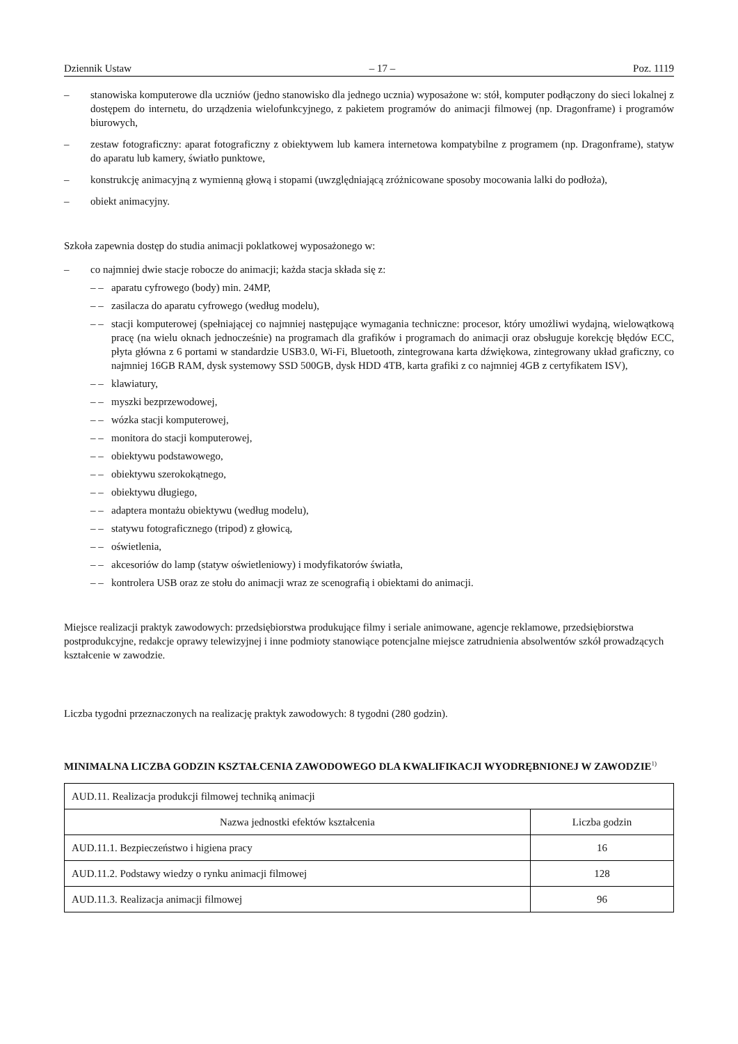Dziennik Ustaw – 17 – Poz. 1119
– stanowiska komputerowe dla uczniów (jedno stanowisko dla jednego ucznia) wyposażone w: stół, komputer podłączony do sieci lokalnej z dostępem do internetu, do urządzenia wielofunkcyjnego, z pakietem programów do animacji filmowej (np. Dragonframe) i programów biurowych,
– zestaw fotograficzny: aparat fotograficzny z obiektywem lub kamera internetowa kompatybilne z programem (np. Dragonframe), statyw do aparatu lub kamery, światło punktowe,
– konstrukcję animacyjną z wymienną głową i stopami (uwzględniającą zróżnicowane sposoby mocowania lalki do podłoża),
– obiekt animacyjny.
Szkoła zapewnia dostęp do studia animacji poklatkowej wyposażonego w:
– co najmniej dwie stacje robocze do animacji; każda stacja składa się z:
– – aparatu cyfrowego (body) min. 24MP,
– – zasilacza do aparatu cyfrowego (według modelu),
– – stacji komputerowej (spełniającej co najmniej następujące wymagania techniczne: procesor, który umożliwi wydajną, wielowątkową pracę (na wielu oknach jednocześnie) na programach dla grafików i programach do animacji oraz obsługuje korekcję błędów ECC, płyta główna z 6 portami w standardzie USB3.0, Wi-Fi, Bluetooth, zintegrowana karta dźwiękowa, zintegrowany układ graficzny, co najmniej 16GB RAM, dysk systemowy SSD 500GB, dysk HDD 4TB, karta grafiki z co najmniej 4GB z certyfikatem ISV),
– – klawiatury,
– – myszki bezprzewodowej,
– – wózka stacji komputerowej,
– – monitora do stacji komputerowej,
– – obiektywu podstawowego,
– – obiektywu szerokokątnego,
– – obiektywu długiego,
– – adaptera montażu obiektywu (według modelu),
– – statywu fotograficznego (tripod) z głowicą,
– – oświetlenia,
– – akcesoriów do lamp (statyw oświetleniowy) i modyfikatorów światła,
– – kontrolera USB oraz ze stołu do animacji wraz ze scenografią i obiektami do animacji.
Miejsce realizacji praktyk zawodowych: przedsiębiorstwa produkujące filmy i seriale animowane, agencje reklamowe, przedsiębiorstwa postprodukcyjne, redakcje oprawy telewizyjnej i inne podmioty stanowiące potencjalne miejsce zatrudnienia absolwentów szkół prowadzących kształcenie w zawodzie.
Liczba tygodni przeznaczonych na realizację praktyk zawodowych: 8 tygodni (280 godzin).
MINIMALNA LICZBA GODZIN KSZTAŁCENIA ZAWODOWEGO DLA KWALIFIKACJI WYODRĘBNIONEJ W ZAWODZIE<sup>1)</sup>
| AUD.11. Realizacja produkcji filmowej techniką animacji | |
| Nazwa jednostki efektów kształcenia | Liczba godzin |
| AUD.11.1. Bezpieczeństwo i higiena pracy | 16 |
| AUD.11.2. Podstawy wiedzy o rynku animacji filmowej | 128 |
| AUD.11.3. Realizacja animacji filmowej | 96 |